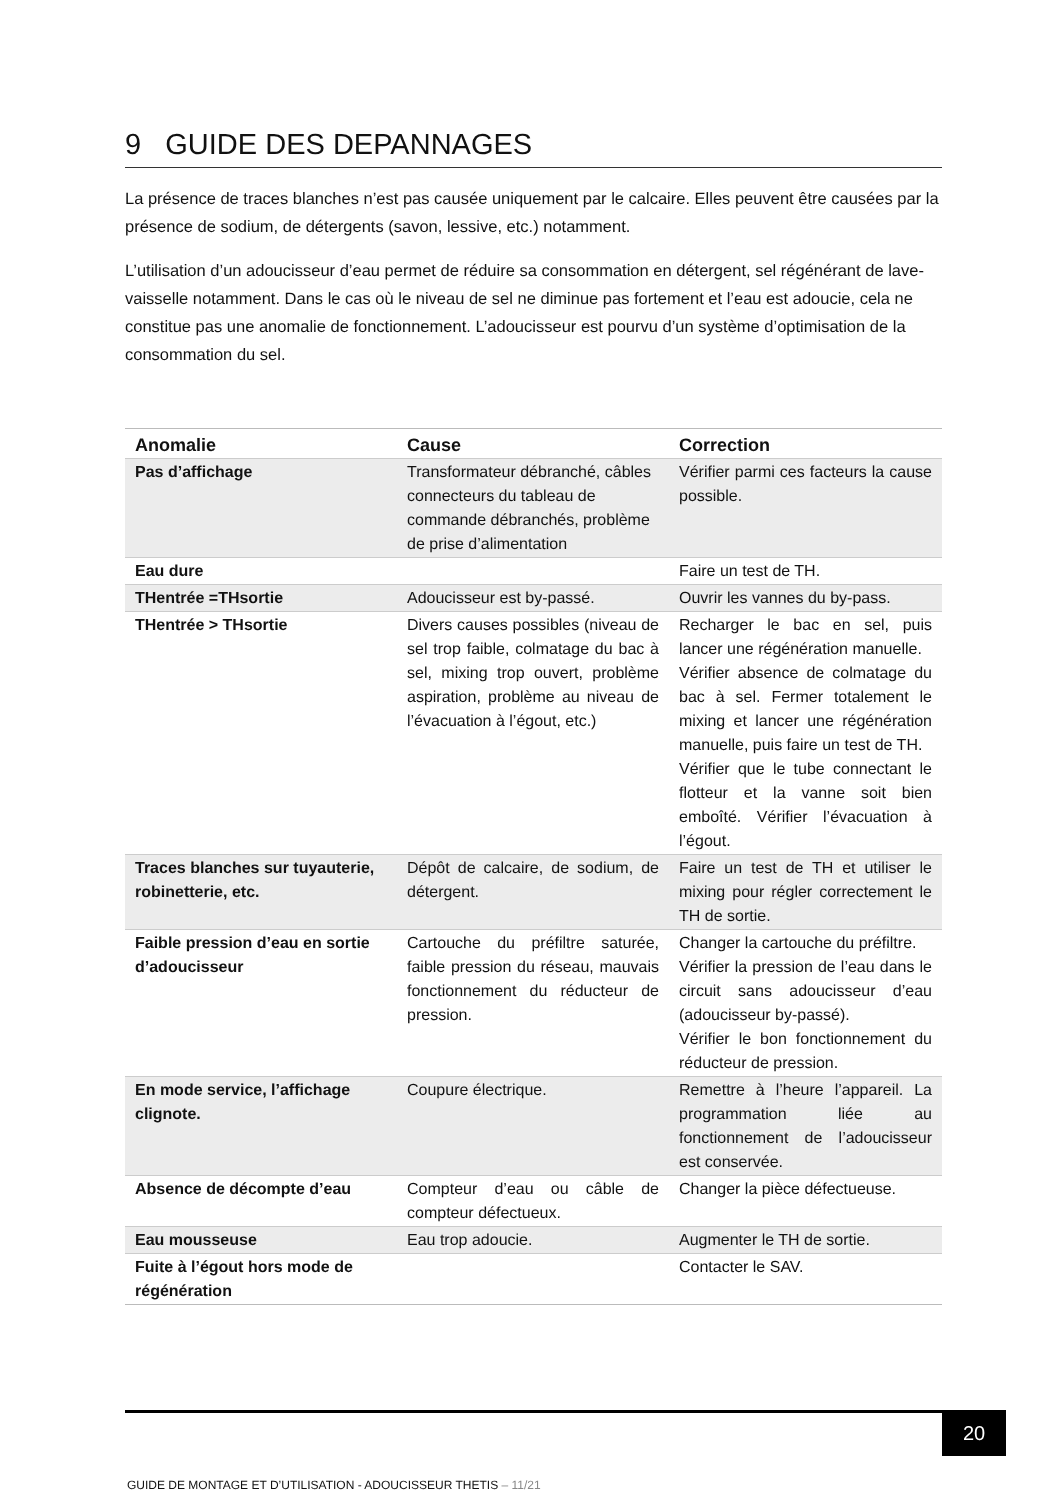9 GUIDE DES DEPANNAGES
La présence de traces blanches n’est pas causée uniquement par le calcaire. Elles peuvent être causées par la présence de sodium, de détergents (savon, lessive, etc.) notamment.
L’utilisation d’un adoucisseur d’eau permet de réduire sa consommation en détergent, sel régénérant de lave-vaisselle notamment. Dans le cas où le niveau de sel ne diminue pas fortement et l’eau est adoucie, cela ne constitue pas une anomalie de fonctionnement. L’adoucisseur est pourvu d’un système d’optimisation de la consommation du sel.
| Anomalie | Cause | Correction |
| --- | --- | --- |
| Pas d’affichage | Transformateur débranché, câbles connecteurs du tableau de commande débranchés, problème de prise d’alimentation | Vérifier parmi ces facteurs la cause possible. |
| Eau dure | | Faire un test de TH. |
| THentrée =THsortie | Adoucisseur est by-passé. | Ouvrir les vannes du by-pass. |
| THentrée > THsortie | Divers causes possibles (niveau de sel trop faible, colmatage du bac à sel, mixing trop ouvert, problème aspiration, problème au niveau de l’évacuation à l’égout, etc.) | Recharger le bac en sel, puis lancer une régénération manuelle. Vérifier absence de colmatage du bac à sel. Fermer totalement le mixing et lancer une régénération manuelle, puis faire un test de TH. Vérifier que le tube connectant le flotteur et la vanne soit bien emboîté. Vérifier l’évacuation à l’égout. |
| Traces blanches sur tuyauterie, robinetterie, etc. | Dépôt de calcaire, de sodium, de détergent. | Faire un test de TH et utiliser le mixing pour régler correctement le TH de sortie. |
| Faible pression d’eau en sortie d’adoucisseur | Cartouche du préfiltre saturée, faible pression du réseau, mauvais fonctionnement du réducteur de pression. | Changer la cartouche du préfiltre. Vérifier la pression de l’eau dans le circuit sans adoucisseur d’eau (adoucisseur by-passé). Vérifier le bon fonctionnement du réducteur de pression. |
| En mode service, l’affichage clignote. | Coupure électrique. | Remettre à l’heure l’appareil. La programmation liée au fonctionnement de l’adoucisseur est conservée. |
| Absence de décompte d’eau | Compteur d’eau ou câble de compteur défectueux. | Changer la pièce défectueuse. |
| Eau mousseuse | Eau trop adoucie. | Augmenter le TH de sortie. |
| Fuite à l’égout hors mode de régénération | | Contacter le SAV. |
20
GUIDE DE MONTAGE ET D’UTILISATION - ADOUCISSEUR THETIS – 11/21